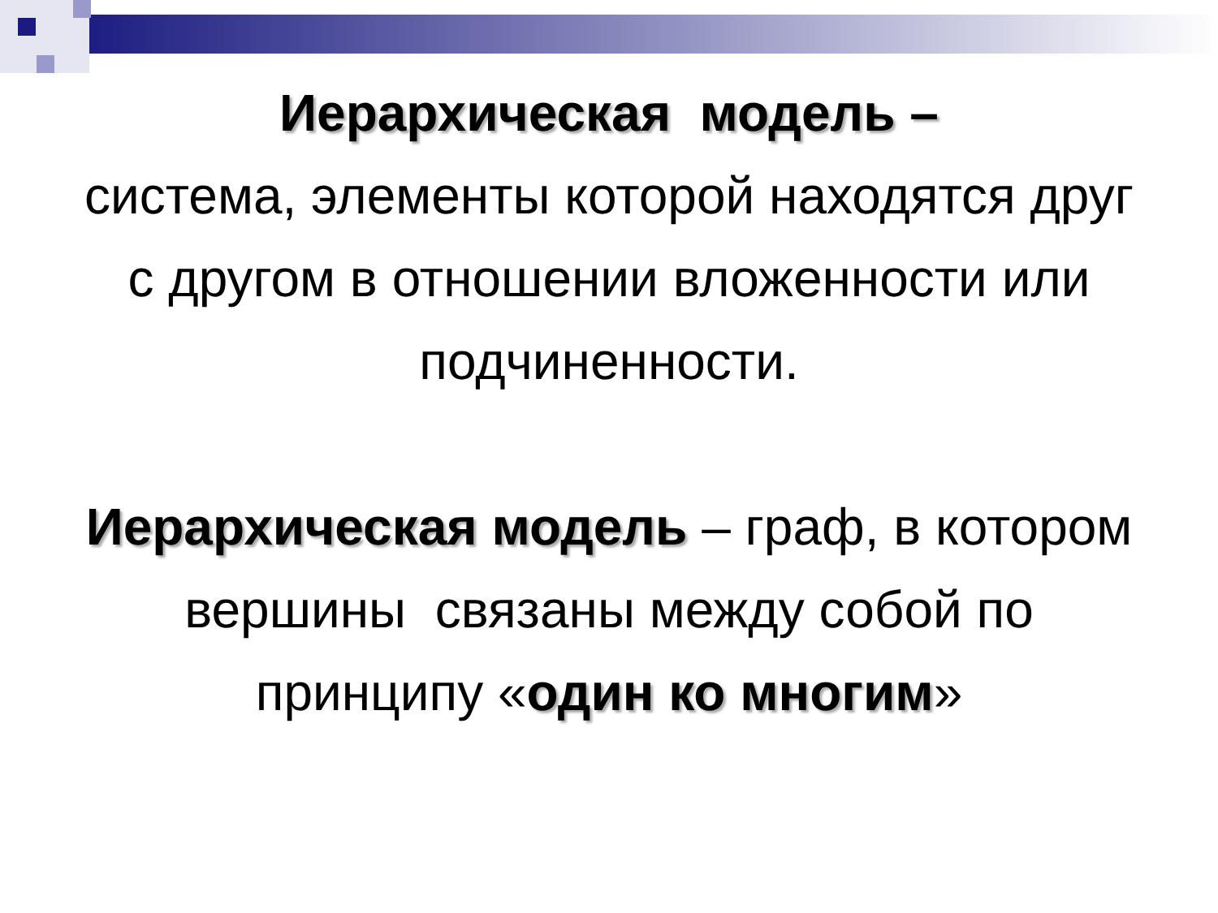Иерархическая модель –
система, элементы которой находятся друг с другом в отношении вложенности или подчиненности.
Иерархическая модель – граф, в котором вершины связаны между собой по принципу «один ко многим»